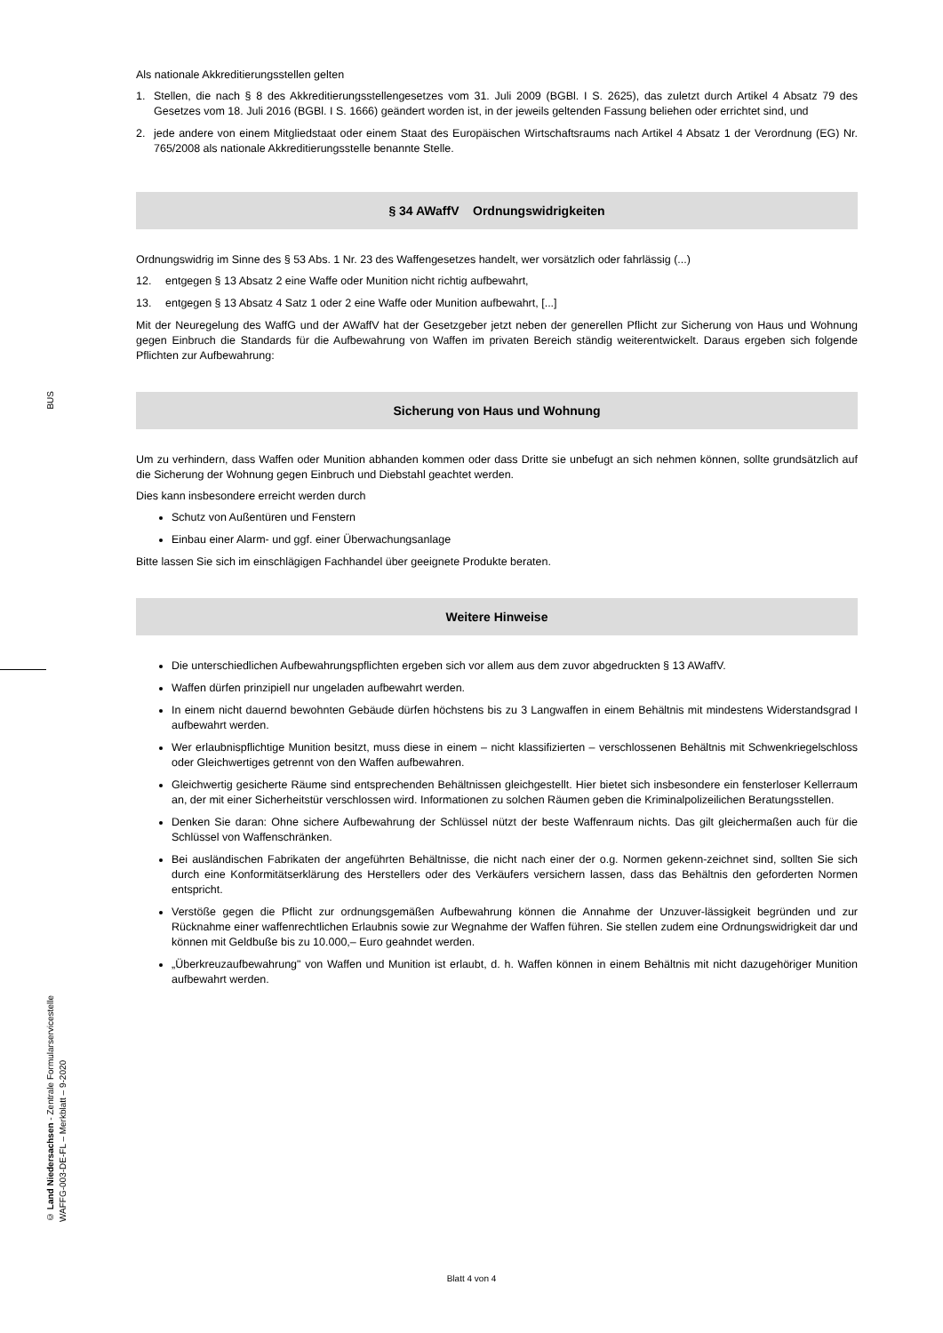Als nationale Akkreditierungsstellen gelten
1. Stellen, die nach § 8 des Akkreditierungsstellengesetzes vom 31. Juli 2009 (BGBl. I S. 2625), das zuletzt durch Artikel 4 Absatz 79 des Gesetzes vom 18. Juli 2016 (BGBl. I S. 1666) geändert worden ist, in der jeweils geltenden Fassung beliehen oder errichtet sind, und
2. jede andere von einem Mitgliedstaat oder einem Staat des Europäischen Wirtschaftsraums nach Artikel 4 Absatz 1 der Verordnung (EG) Nr. 765/2008 als nationale Akkreditierungsstelle benannte Stelle.
§ 34 AWaffV Ordnungswidrigkeiten
Ordnungswidrig im Sinne des § 53 Abs. 1 Nr. 23 des Waffengesetzes handelt, wer vorsätzlich oder fahrlässig (...)
12. entgegen § 13 Absatz 2 eine Waffe oder Munition nicht richtig aufbewahrt,
13. entgegen § 13 Absatz 4 Satz 1 oder 2 eine Waffe oder Munition aufbewahrt, [...]
Mit der Neuregelung des WaffG und der AWaffV hat der Gesetzgeber jetzt neben der generellen Pflicht zur Sicherung von Haus und Wohnung gegen Einbruch die Standards für die Aufbewahrung von Waffen im privaten Bereich ständig weiterentwickelt. Daraus ergeben sich folgende Pflichten zur Aufbewahrung:
Sicherung von Haus und Wohnung
Um zu verhindern, dass Waffen oder Munition abhanden kommen oder dass Dritte sie unbefugt an sich nehmen können, sollte grundsätzlich auf die Sicherung der Wohnung gegen Einbruch und Diebstahl geachtet werden.
Dies kann insbesondere erreicht werden durch
Schutz von Außentüren und Fenstern
Einbau einer Alarm- und ggf. einer Überwachungsanlage
Bitte lassen Sie sich im einschlägigen Fachhandel über geeignete Produkte beraten.
Weitere Hinweise
Die unterschiedlichen Aufbewahrungspflichten ergeben sich vor allem aus dem zuvor abgedruckten § 13 AWaffV.
Waffen dürfen prinzipiell nur ungeladen aufbewahrt werden.
In einem nicht dauernd bewohnten Gebäude dürfen höchstens bis zu 3 Langwaffen in einem Behältnis mit mindestens Widerstandsgrad I aufbewahrt werden.
Wer erlaubnispflichtige Munition besitzt, muss diese in einem – nicht klassifizierten – verschlossenen Behältnis mit Schwenkriegelschloss oder Gleichwertiges getrennt von den Waffen aufbewahren.
Gleichwertig gesicherte Räume sind entsprechenden Behältnissen gleichgestellt. Hier bietet sich insbesondere ein fensterloser Kellerraum an, der mit einer Sicherheitstür verschlossen wird. Informationen zu solchen Räumen geben die Kriminalpolizeilichen Beratungsstellen.
Denken Sie daran: Ohne sichere Aufbewahrung der Schlüssel nützt der beste Waffenraum nichts. Das gilt gleichermaßen auch für die Schlüssel von Waffenschränken.
Bei ausländischen Fabrikaten der angeführten Behältnisse, die nicht nach einer der o.g. Normen gekenn-zeichnet sind, sollten Sie sich durch eine Konformitätserklärung des Herstellers oder des Verkäufers versichern lassen, dass das Behältnis den geforderten Normen entspricht.
Verstöße gegen die Pflicht zur ordnungsgemäßen Aufbewahrung können die Annahme der Unzuver-lässigkeit begründen und zur Rücknahme einer waffenrechtlichen Erlaubnis sowie zur Wegnahme der Waffen führen. Sie stellen zudem eine Ordnungswidrigkeit dar und können mit Geldbuße bis zu 10.000,– Euro geahndet werden.
„Überkreuzaufbewahrung" von Waffen und Munition ist erlaubt, d. h. Waffen können in einem Behältnis mit nicht dazugehöriger Munition aufbewahrt werden.
BUS
© Land Niedersachsen - Zentrale Formularservicestelle
WAFFG-003-DE-FL – Merkblatt – 9-2020
Blatt 4 von 4